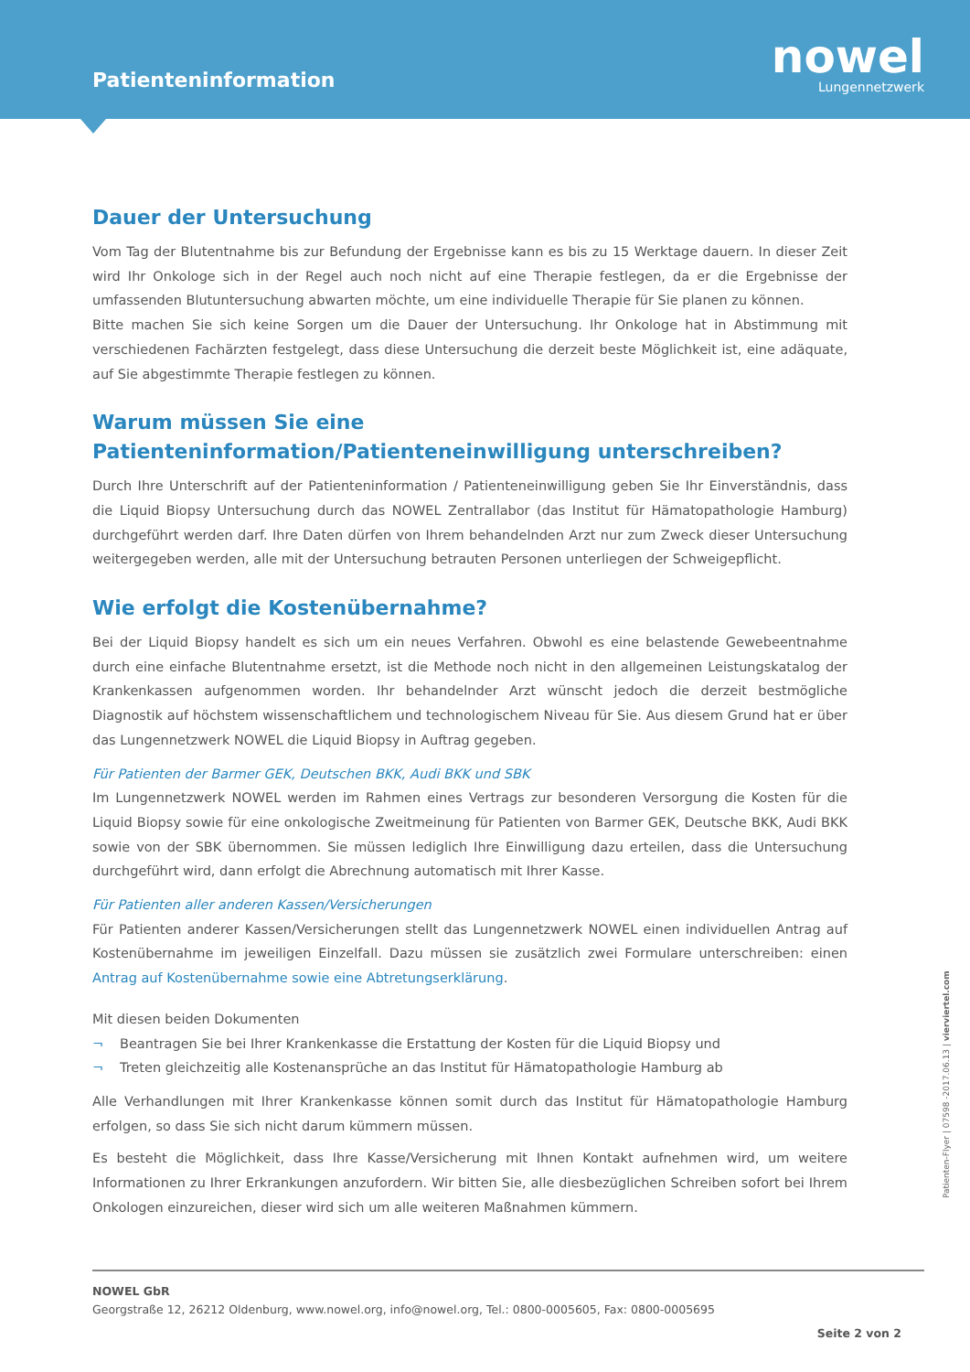Patienteninformation
nowel
Lungennetzwerk
Dauer der Untersuchung
Vom Tag der Blutentnahme bis zur Befundung der Ergebnisse kann es bis zu 15 Werktage dauern. In dieser Zeit wird Ihr Onkologe sich in der Regel auch noch nicht auf eine Therapie festlegen, da er die Ergebnisse der umfassenden Blutuntersuchung abwarten möchte, um eine individuelle Therapie für Sie planen zu können.
Bitte machen Sie sich keine Sorgen um die Dauer der Untersuchung. Ihr Onkologe hat in Abstimmung mit verschiedenen Fachärzten festgelegt, dass diese Untersuchung die derzeit beste Möglichkeit ist, eine adäquate, auf Sie abgestimmte Therapie festlegen zu können.
Warum müssen Sie eine Patienteninformation/Patienteneinwilligung unterschreiben?
Durch Ihre Unterschrift auf der Patienteninformation / Patienteneinwilligung geben Sie Ihr Einverständnis, dass die Liquid Biopsy Untersuchung durch das NOWEL Zentrallabor (das Institut für Hämatopathologie Hamburg) durchgeführt werden darf. Ihre Daten dürfen von Ihrem behandelnden Arzt nur zum Zweck dieser Untersuchung weitergegeben werden, alle mit der Untersuchung betrauten Personen unterliegen der Schweigepflicht.
Wie erfolgt die Kostenübernahme?
Bei der Liquid Biopsy handelt es sich um ein neues Verfahren. Obwohl es eine belastende Gewebeentnahme durch eine einfache Blutentnahme ersetzt, ist die Methode noch nicht in den allgemeinen Leistungskatalog der Krankenkassen aufgenommen worden. Ihr behandelnder Arzt wünscht jedoch die derzeit bestmögliche Diagnostik auf höchstem wissenschaftlichem und technologischem Niveau für Sie. Aus diesem Grund hat er über das Lungennetzwerk NOWEL die Liquid Biopsy in Auftrag gegeben.
Für Patienten der Barmer GEK, Deutschen BKK, Audi BKK und SBK
Im Lungennetzwerk NOWEL werden im Rahmen eines Vertrags zur besonderen Versorgung die Kosten für die Liquid Biopsy sowie für eine onkologische Zweitmeinung für Patienten von Barmer GEK, Deutsche BKK, Audi BKK sowie von der SBK übernommen. Sie müssen lediglich Ihre Einwilligung dazu erteilen, dass die Untersuchung durchgeführt wird, dann erfolgt die Abrechnung automatisch mit Ihrer Kasse.
Für Patienten aller anderen Kassen/Versicherungen
Für Patienten anderer Kassen/Versicherungen stellt das Lungennetzwerk NOWEL einen individuellen Antrag auf Kostenübernahme im jeweiligen Einzelfall. Dazu müssen sie zusätzlich zwei Formulare unterschreiben: einen Antrag auf Kostenübernahme sowie eine Abtretungserklärung.
Mit diesen beiden Dokumenten
¬ Beantragen Sie bei Ihrer Krankenkasse die Erstattung der Kosten für die Liquid Biopsy und
¬ Treten gleichzeitig alle Kostenansprüche an das Institut für Hämatopathologie Hamburg ab
Alle Verhandlungen mit Ihrer Krankenkasse können somit durch das Institut für Hämatopathologie Hamburg erfolgen, so dass Sie sich nicht darum kümmern müssen.
Es besteht die Möglichkeit, dass Ihre Kasse/Versicherung mit Ihnen Kontakt aufnehmen wird, um weitere Informationen zu Ihrer Erkrankungen anzufordern. Wir bitten Sie, alle diesbezüglichen Schreiben sofort bei Ihrem Onkologen einzureichen, dieser wird sich um alle weiteren Maßnahmen kümmern.
Patienten-Flyer | 07598 -2017.06.13 | vierviertel.com
NOWEL GbR
Georgstraße 12, 26212 Oldenburg, www.nowel.org, info@nowel.org, Tel.: 0800-0005605, Fax: 0800-0005695
Seite 2 von 2